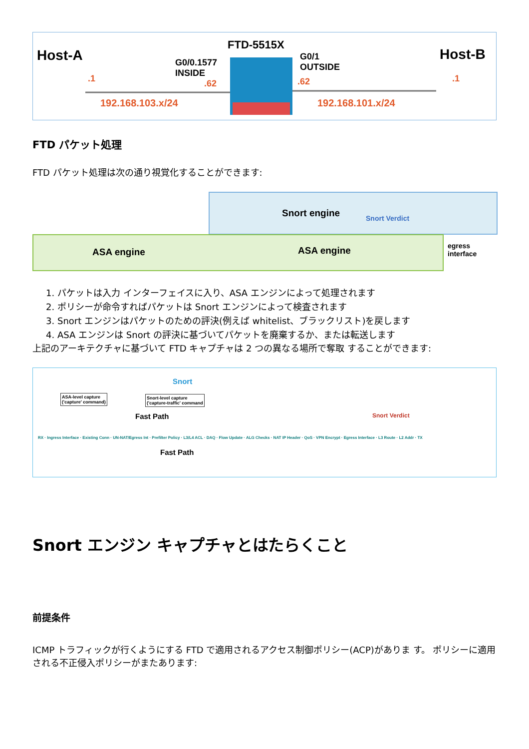Host-A
.1
G0/0.1577
INSIDE
.62
192.168.103.x/24
FTD-5515X
G0/1
OUTSIDE
.62 .1
192.168.101.x/24
Host-B
FTD パケット処理
FTD パケット処理は次の通り視覚化することができます:
Snort engine Snort Verdict
ASA engine ASA engine
egress
interface
1. パケットは入力 インターフェイスに入り、ASA エンジンによって処理されます
2. ポリシーが命令すればパケットは Snort エンジンによって検査されます
3. Snort エンジンはパケットのための評決(例えば whitelist、ブラックリスト)を戻します
4. ASA エンジンは Snort の評決に基づいてパケットを廃棄するか、または転送します
上記のアーキテクチャに基づいて FTD キャプチャは 2 つの異なる場所で奪取 することができます:
ASA-level capture
('capture' command)
Snort
Snort-level capture
('capture-traffic' command
Fast Path
Fast Path
Snort Verdict
RX · Ingress Interface · Existing Conn · UN-NAT/Egress Int · Prefilter Policy · L3/L4 ACL · DAQ · Flow Update · ALG Checks · NAT IP Header · QoS · VPN Encrypt · Egress Interface · L3 Route · L2 Addr · TX
Snort エンジン キャプチャとはたらくこと
前提条件
ICMP トラフィックが行くようにする FTD で適用されるアクセス制御ポリシー(ACP)がありま す。 ポリシーに適用される不正侵入ポリシーがまたあります: